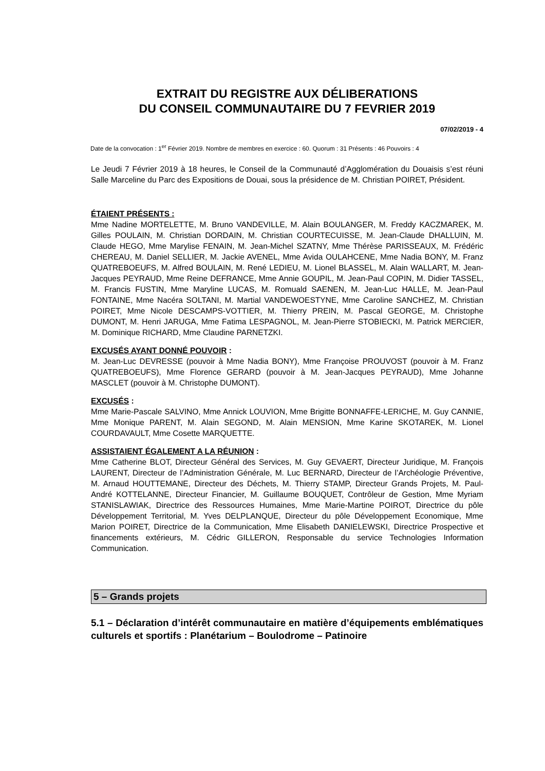EXTRAIT DU REGISTRE AUX DÉLIBERATIONS
DU CONSEIL COMMUNAUTAIRE DU 7 FEVRIER 2019
07/02/2019 - 4
Date de la convocation : 1<sup>er</sup> Février 2019. Nombre de membres en exercice : 60. Quorum : 31 Présents : 46 Pouvoirs : 4
Le Jeudi 7 Février 2019 à 18 heures, le Conseil de la Communauté d’Agglomération du Douaisis s’est réuni Salle Marceline du Parc des Expositions de Douai, sous la présidence de M. Christian POIRET, Président.
ÉTAIENT PRÉSENTS :
Mme Nadine MORTELETTE, M. Bruno VANDEVILLE, M. Alain BOULANGER, M. Freddy KACZMAREK, M. Gilles POULAIN, M. Christian DORDAIN, M. Christian COURTECUISSE, M. Jean-Claude DHALLUIN, M. Claude HEGO, Mme Marylise FENAIN, M. Jean-Michel SZATNY, Mme Thérèse PARISSEAUX, M. Frédéric CHEREAU, M. Daniel SELLIER, M. Jackie AVENEL, Mme Avida OULAHCENE, Mme Nadia BONY, M. Franz QUATREBOEUFS, M. Alfred BOULAIN, M. René LEDIEU, M. Lionel BLASSEL, M. Alain WALLART, M. Jean-Jacques PEYRAUD, Mme Reine DEFRANCE, Mme Annie GOUPIL, M. Jean-Paul COPIN, M. Didier TASSEL, M. Francis FUSTIN, Mme Maryline LUCAS, M. Romuald SAENEN, M. Jean-Luc HALLE, M. Jean-Paul FONTAINE, Mme Nacéra SOLTANI, M. Martial VANDEWOESTYNE, Mme Caroline SANCHEZ, M. Christian POIRET, Mme Nicole DESCAMPS-VOTTIER, M. Thierry PREIN, M. Pascal GEORGE, M. Christophe DUMONT, M. Henri JARUGA, Mme Fatima LESPAGNOL, M. Jean-Pierre STOBIECKI, M. Patrick MERCIER, M. Dominique RICHARD, Mme Claudine PARNETZKI.
EXCUSÉS AYANT DONNÉ POUVOIR :
M. Jean-Luc DEVRESSE (pouvoir à Mme Nadia BONY), Mme Françoise PROUVOST (pouvoir à M. Franz QUATREBOEUFS), Mme Florence GERARD (pouvoir à M. Jean-Jacques PEYRAUD), Mme Johanne MASCLET (pouvoir à M. Christophe DUMONT).
EXCUSÉS :
Mme Marie-Pascale SALVINO, Mme Annick LOUVION, Mme Brigitte BONNAFFE-LERICHE, M. Guy CANNIE, Mme Monique PARENT, M. Alain SEGOND, M. Alain MENSION, Mme Karine SKOTAREK, M. Lionel COURDAVAULT, Mme Cosette MARQUETTE.
ASSISTAIENT ÉGALEMENT A LA RÉUNION :
Mme Catherine BLOT, Directeur Général des Services, M. Guy GEVAERT, Directeur Juridique, M. François LAURENT, Directeur de l’Administration Générale, M. Luc BERNARD, Directeur de l’Archéologie Préventive, M. Arnaud HOUTTEMANE, Directeur des Déchets, M. Thierry STAMP, Directeur Grands Projets, M. Paul-André KOTTELANNE, Directeur Financier, M. Guillaume BOUQUET, Contrôleur de Gestion, Mme Myriam STANISLAWIAK, Directrice des Ressources Humaines, Mme Marie-Martine POIROT, Directrice du pôle Développement Territorial, M. Yves DELPLANQUE, Directeur du pôle Développement Economique, Mme Marion POIRET, Directrice de la Communication, Mme Elisabeth DANIELEWSKI, Directrice Prospective et financements extérieurs, M. Cédric GILLERON, Responsable du service Technologies Information Communication.
5 – Grands projets
5.1 – Déclaration d’intérêt communautaire en matière d’équipements emblématiques culturels et sportifs : Planétarium – Boulodrome – Patinoire